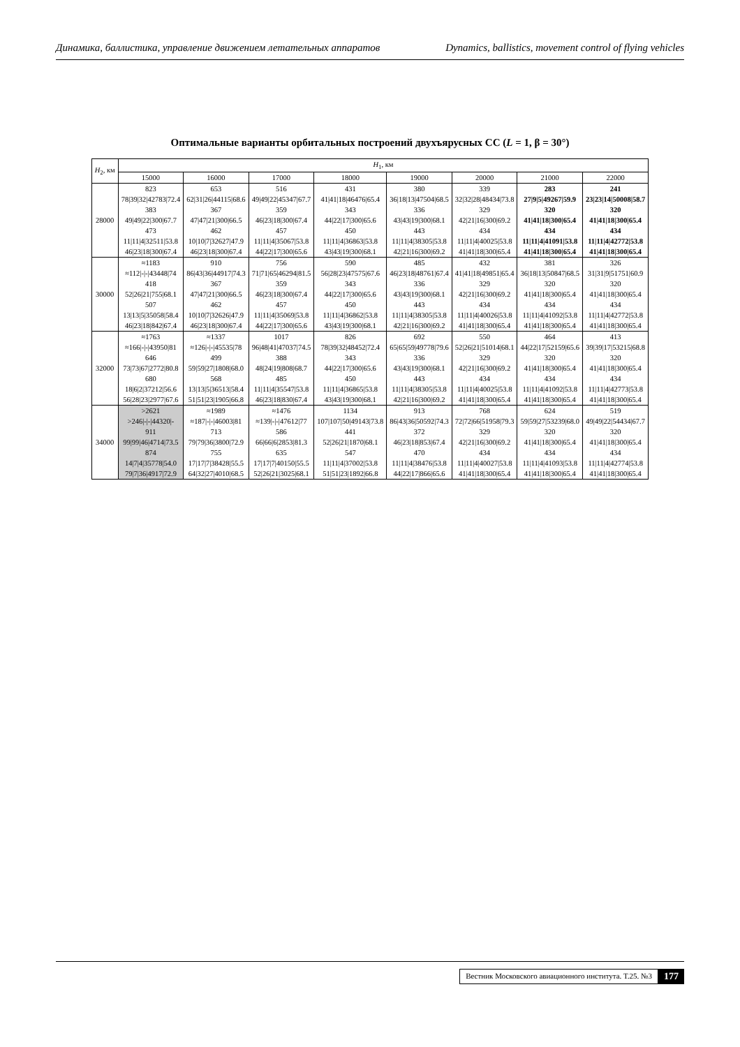Динамика, баллистика, управление движением летательных аппаратов Dynamics, ballistics, movement control of flying vehicles
Оптимальные варианты орбитальных построений двухъярусных СС (L = 1, β = 30°)
| H<sub>2</sub>, км | H<sub>1</sub>, км | | | | | | | |
| --- | --- | --- | --- | --- | --- | --- | --- | --- |
| | 15000 | 16000 | 17000 | 18000 | 19000 | 20000 | 21000 | 22000 |
| 28000 | 823 | 653 | 516 | 431 | 380 | 339 | 283 | 241 |
| | 78/39/32/42783/72.4 | 62/31/26/44115/68.6 | 49/49/22/45347/67.7 | 41/41/18/46476/65.4 | 36/18/13/47504/68.5 | 32/32/28/48434/73.8 | 27/9/5/49267/59.9 | 23/23/14/50008/58.7 |
| | 383 | 367 | 359 | 343 | 336 | 329 | 320 | 320 |
| | 49/49/22/300/67.7 | 47/47/21/300/66.5 | 46/23/18/300/67.4 | 44/22/17/300/65.6 | 43/43/19/300/68.1 | 42/21/16/300/69.2 | 41/41/18/300/65.4 | 41/41/18/300/65.4 |
| | 473 | 462 | 457 | 450 | 443 | 434 | 434 | 434 |
| | 11/11/4/32511/53.8 | 10/10/7/32627/47.9 | 11/11/4/35067/53.8 | 11/11/4/36863/53.8 | 11/11/4/38305/53.8 | 11/11/4/40025/53.8 | 11/11/4/41091/53.8 | 11/11/4/42772/53.8 |
| | 46/23/18/300/67.4 | 46/23/18/300/67.4 | 44/22/17/300/65.6 | 43/43/19/300/68.1 | 42/21/16/300/69.2 | 41/41/18/300/65.4 | 41/41/18/300/65.4 | 41/41/18/300/65.4 |
| 30000 | ≈1183 | 910 | 756 | 590 | 485 | 432 | 381 | 326 |
| | ≈112/-/-/43448/74 | 86/43/36/44917/74.3 | 71/71/65/46294/81.5 | 56/28/23/47575/67.6 | 46/23/18/48761/67.4 | 41/41/18/49851/65.4 | 36/18/13/50847/68.5 | 31/31/9/51751/60.9 |
| | 418 | 367 | 359 | 343 | 336 | 329 | 320 | 320 |
| | 52/26/21/755/68.1 | 47/47/21/300/66.5 | 46/23/18/300/67.4 | 44/22/17/300/65.6 | 43/43/19/300/68.1 | 42/21/16/300/69.2 | 41/41/18/300/65.4 | 41/41/18/300/65.4 |
| | 507 | 462 | 457 | 450 | 443 | 434 | 434 | 434 |
| | 13/13/5/35058/58.4 | 10/10/7/32626/47.9 | 11/11/4/35069/53.8 | 11/11/4/36862/53.8 | 11/11/4/38305/53.8 | 11/11/4/40026/53.8 | 11/11/4/41092/53.8 | 11/11/4/42772/53.8 |
| | 46/23/18/842/67.4 | 46/23/18/300/67.4 | 44/22/17/300/65.6 | 43/43/19/300/68.1 | 42/21/16/300/69.2 | 41/41/18/300/65.4 | 41/41/18/300/65.4 | 41/41/18/300/65.4 |
| 32000 | ≈1763 | ≈1337 | 1017 | 826 | 692 | 550 | 464 | 413 |
| | ≈166/-/-/43950/81 | ≈126/-/-/45535/78 | 96/48/41/47037/74.5 | 78/39/32/48452/72.4 | 65/65/59/49778/79.6 | 52/26/21/51014/68.1 | 44/22/17/52159/65.6 | 39/39/17/53215/68.8 |
| | 646 | 499 | 388 | 343 | 336 | 329 | 320 | 320 |
| | 73/73/67/2772/80.8 | 59/59/27/1808/68.0 | 48/24/19/808/68.7 | 44/22/17/300/65.6 | 43/43/19/300/68.1 | 42/21/16/300/69.2 | 41/41/18/300/65.4 | 41/41/18/300/65.4 |
| | 680 | 568 | 485 | 450 | 443 | 434 | 434 | 434 |
| | 18/6/2/37212/56.6 | 13/13/5/36513/58.4 | 11/11/4/35547/53.8 | 11/11/4/36865/53.8 | 11/11/4/38305/53.8 | 11/11/4/40025/53.8 | 11/11/4/41092/53.8 | 11/11/4/42773/53.8 |
| | 56/28/23/2977/67.6 | 51/51/23/1905/66.8 | 46/23/18/830/67.4 | 43/43/19/300/68.1 | 42/21/16/300/69.2 | 41/41/18/300/65.4 | 41/41/18/300/65.4 | 41/41/18/300/65.4 |
| 34000 | >2621 | ≈1989 | ≈1476 | 1134 | 913 | 768 | 624 | 519 |
| | >246/-/-/44320/- | ≈187/-/-/46003/81 | ≈139/-/-/47612/77 | 107/107/50/49143/73.8 | 86/43/36/50592/74.3 | 72/72/66/51958/79.3 | 59/59/27/53239/68.0 | 49/49/22/54434/67.7 |
| | 911 | 713 | 586 | 441 | 372 | 329 | 320 | 320 |
| | 99/99/46/4714/73.5 | 79/79/36/3800/72.9 | 66/66/6/2853/81.3 | 52/26/21/1870/68.1 | 46/23/18/853/67.4 | 42/21/16/300/69.2 | 41/41/18/300/65.4 | 41/41/18/300/65.4 |
| | 874 | 755 | 635 | 547 | 470 | 434 | 434 | 434 |
| | 14/7/4/35778/54.0 | 17/17/7/38428/55.5 | 17/17/7/40150/55.5 | 11/11/4/37002/53.8 | 11/11/4/38476/53.8 | 11/11/4/40027/53.8 | 11/11/4/41093/53.8 | 11/11/4/42774/53.8 |
| | 79/7/36/4917/72.9 | 64/32/27/4010/68.5 | 52/26/21/3025/68.1 | 51/51/23/1892/66.8 | 44/22/17/866/65.6 | 41/41/18/300/65.4 | 41/41/18/300/65.4 | 41/41/18/300/65.4 |
Вестник Московского авиационного института. Т.25. №3 177